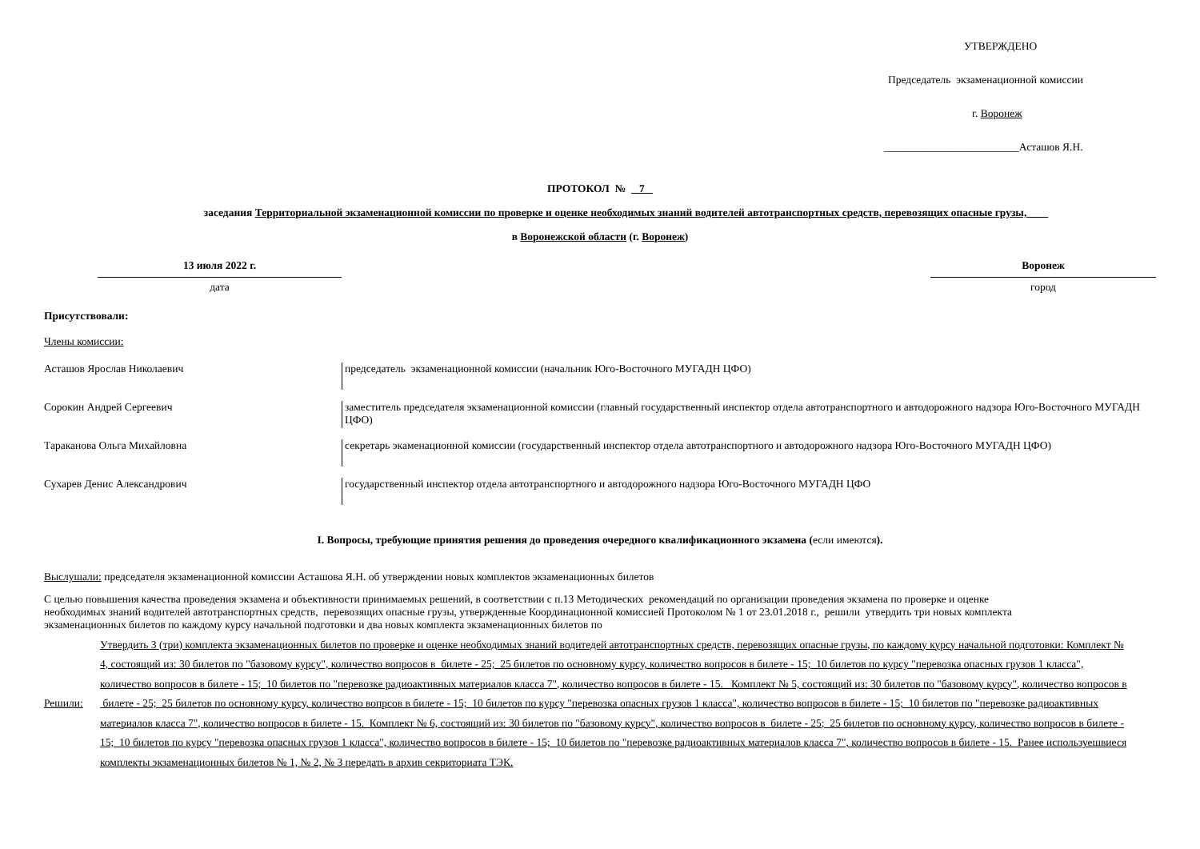УТВЕРЖДЕНО
Председатель экзаменационной комиссии
г. Воронеж
_________________________Асташов Я.Н.
ПРОТОКОЛ № 7
заседания Территориальной экзаменационной комиссии по проверке и оценке необходимых знаний водителей автотранспортных средств, перевозящих опасные грузы,
в Воронежской области (г. Воронеж)
13 июля 2022 г.
дата
Воронеж
город
Присутствовали:
Члены комиссии:
Асташов Ярослав Николаевич председатель экзаменационной комиссии (начальник Юго-Восточного МУГАДН ЦФО)
Сорокин Андрей Сергеевич заместитель председателя экзаменационной комиссии (главный государственный инспектор отдела автотранспортного и автодорожного надзора Юго-Восточного МУГАДН ЦФО)
Тараканова Ольга Михайловна секретарь экаменационной комиссии (государственный инспектор отдела автотранспортного и автодорожного надзора Юго-Восточного МУГАДН ЦФО)
Сухарев Денис Александрович государственный инспектор отдела автотранспортного и автодорожного надзора Юго-Восточного МУГАДН ЦФО
I. Вопросы, требующие принятия решения до проведения очередного квалификационного экзамена (если имеются).
Выслушали: председателя экзаменационной комиссии Асташова Я.Н. об утверждении новых комплектов экзаменационных билетов
С целью повышения качества проведения экзамена и объективности принимаемых решений, в соответствии с п.13 Методических рекомендаций по организации проведения экзамена по проверке и оценке необходимых знаний водителей автотранспортных средств, перевозящих опасные грузы, утвержденные Координационной комиссией Протоколом № 1 от 23.01.2018 г., решили утвердить три новых комплекта экзаменационных билетов по каждому курсу начальной подготовки и два новых комплекта экзаменационных билетов по
Решили:
Утвердить 3 (три) комплекта экзаменационных билетов по проверке и оценке необходимых знаний водитедей автотранспортных средств, перевозящих опасные грузы, по каждому курсу начальной подготовки: Комплект № 4, состоящий из: 30 билетов по "базовому курсу", количество вопросов в билете - 25; 25 билетов по основному курсу, количество вопросов в билете - 15; 10 билетов по курсу "перевозка опасных грузов 1 класса", количество вопросов в билете - 15; 10 билетов по "перевозке радиоактивных материалов класса 7", количество вопросов в билете - 15. Комплект № 5, состоящий из: 30 билетов по "базовому курсу", количество вопросов в билете - 25; 25 билетов по основному курсу, количество вопрсов в билете - 15; 10 билетов по курсу "перевозка опасных грузов 1 класса", количество вопросов в билете - 15; 10 билетов по "перевозке радиоактивных материалов класса 7", количество вопросов в билете - 15. Комплект № 6, состоящий из: 30 билетов по "базовому курсу", количество вопросов в билете - 25; 25 билетов по основному курсу, количество вопросов в билете - 15; 10 билетов по курсу "перевозка опасных грузов 1 класса", количество вопросов в билете - 15; 10 билетов по "перевозке радиоактивных материалов класса 7", количество вопросов в билете - 15. Ранее используешвиеся комплекты экзаменационных билетов № 1, № 2, № 3 передать в архив секриториата ТЭК.